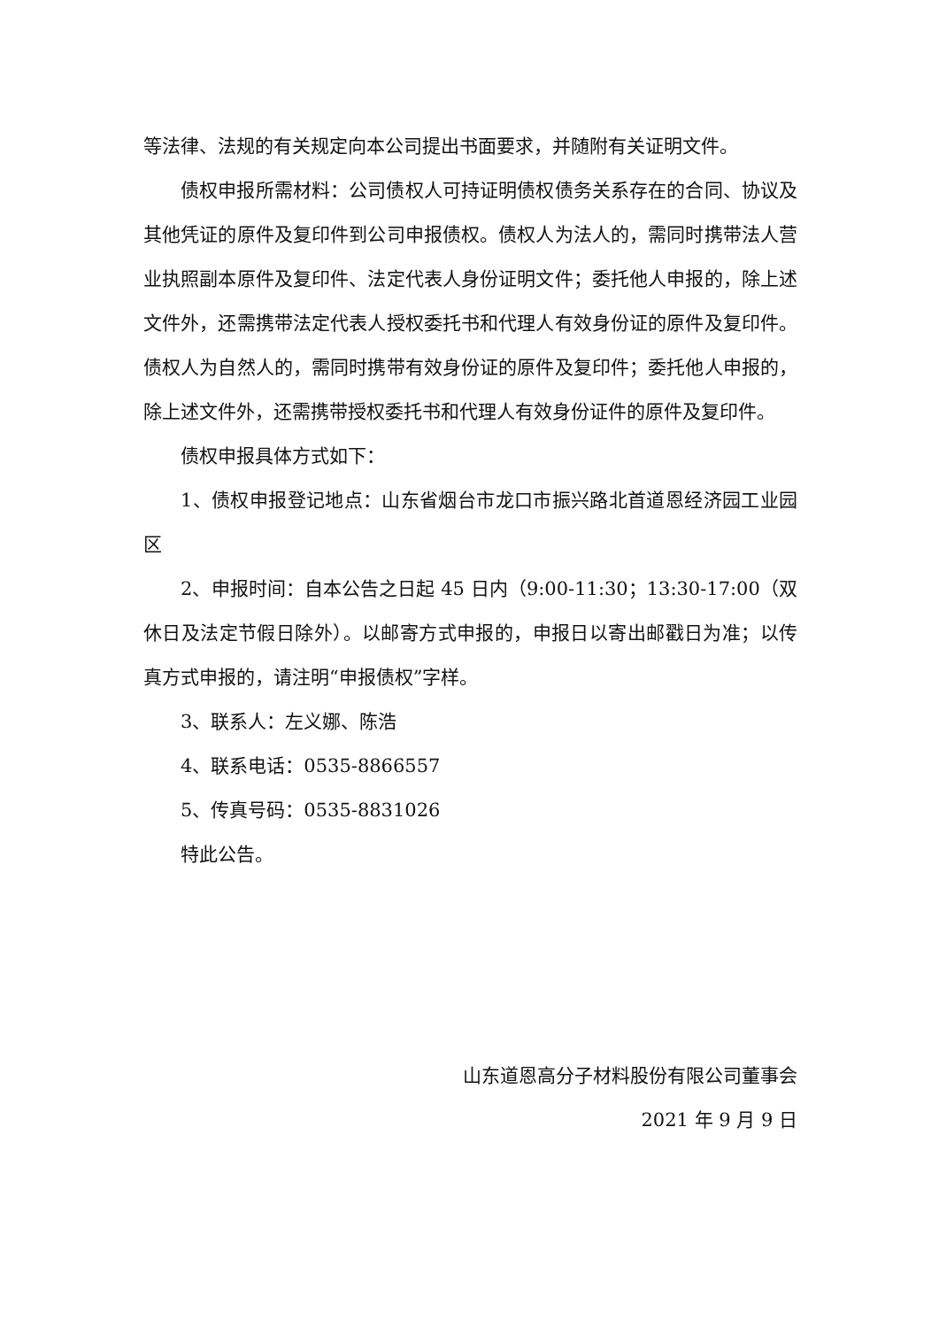等法律、法规的有关规定向本公司提出书面要求，并随附有关证明文件。
债权申报所需材料：公司债权人可持证明债权债务关系存在的合同、协议及其他凭证的原件及复印件到公司申报债权。债权人为法人的，需同时携带法人营业执照副本原件及复印件、法定代表人身份证明文件；委托他人申报的，除上述文件外，还需携带法定代表人授权委托书和代理人有效身份证的原件及复印件。债权人为自然人的，需同时携带有效身份证的原件及复印件；委托他人申报的，除上述文件外，还需携带授权委托书和代理人有效身份证件的原件及复印件。
债权申报具体方式如下：
1、债权申报登记地点：山东省烟台市龙口市振兴路北首道恩经济园工业园区
2、申报时间：自本公告之日起 45 日内（9:00-11:30；13:30-17:00（双休日及法定节假日除外）。以邮寄方式申报的，申报日以寄出邮戳日为准；以传真方式申报的，请注明“申报债权”字样。
3、联系人：左义娜、陈浩
4、联系电话：0535-8866557
5、传真号码：0535-8831026
特此公告。
山东道恩高分子材料股份有限公司董事会
2021 年 9 月 9 日